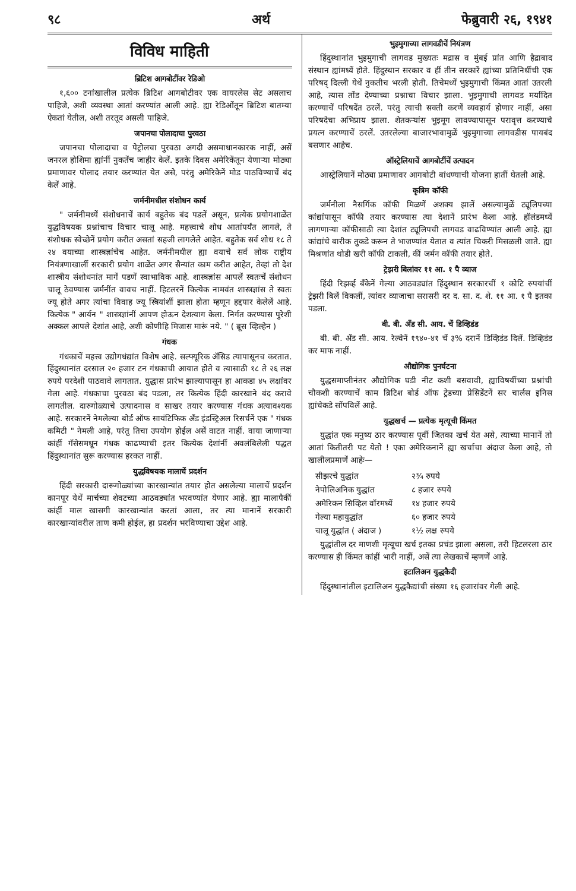९८ अर्थ फेब्रुवारी २६, १९४१
विविध माहिती
ब्रिटिश आगबोटींवर रेडिओ
१,६०० टनांखालील प्रत्येक ब्रिटिश आगबोटीवर एक वायरलेस सेट असलाच पाहिजे, अशी व्यवस्था आतां करण्यांत आली आहे. ह्या रेडिओंतून ब्रिटिश बातम्या ऐकतां येतील, अशी तरतूद असली पाहिजे.
जपानचा पोलादाचा पुरवठा
जपानचा पोलादाचा व पेट्रोलचा पुरवठा अगदी असमाधानकारक नाहीं, असें जनरल होशिमा ह्यांनीं नुकतेंच जाहीर केलें. इतके दिवस अमेरिकेंतून येणाऱ्या मोठ्या प्रमाणावर पोलाद तयार करण्यांत येत असे, परंतु अमेरिकेनें मोड पाठविण्याचें बंद केलें आहे.
जर्मनीमधील संशोधन कार्य
" जर्मनीमध्यें संशोधनाचें कार्य बहुतेक बंद पडलें असून, प्रत्येक प्रयोगशाळेंत युद्धविषयक प्रश्नांचाच विचार चालू आहे. महत्त्वाचे शोध आतांपर्यंत लागले, ते संशोधक स्वेच्छेनें प्रयोग करीत असतां सहजी लागलेले आहेत. बहुतेक सर्व शोध १८ ते २४ वयाच्या शास्त्रज्ञांचेच आहेत. जर्मनीमधील ह्या वयाचे सर्व लोक राष्ट्रीय नियंत्रणाखालीं सरकारी प्रयोग शाळेंत अगर सैन्यांत काम करीत आहेत, तेव्हां तो देश शास्त्रीय संशोधनांत मागें पडणें स्वाभाविक आहे. शास्त्रज्ञांस आपलें स्वतःचें संशोधन चालू ठेवण्यास जर्मनींत वावच नाहीं. हिटलरनें कित्येक नामवंत शास्त्रज्ञांस ते स्वतः ज्यू होते अगर त्यांचा विवाह ज्यू स्त्रियांशीं झाला होता म्हणून हद्दपार केलेलें आहे. कित्येक " आर्यन " शास्त्रज्ञांनीं आपण होऊन देशत्याग केला. निर्गत करण्यास पुरेशी अक्कल आपले देशांत आहे, अशी कोणीहि मिजास मारूं नये. " ( ब्रूस व्हिल्हेन )
गंधक
गंधकाचें महत्त्व उद्योगधंद्यांत विशेष आहे. सल्फ्यूरिक ॲसिड त्यापासूनच करतात. हिंदुस्थानांत दरसाल २० हजार टन गंधकाची आयात होते व त्यासाठी १८ ते २६ लक्ष रुपये परदेशी पाठवावे लागतात. युद्धास प्रारंभ झाल्यापासून हा आकडा ४५ लक्षांवर गेला आहे. गंधकाचा पुरवठा बंद पडला, तर कित्येक हिंदी कारखाने बंद करावे लागतील. दारुगोळ्याचे उत्पादनास व साखर तयार करण्यास गंधक अत्यावश्यक आहे. सरकारनें नेमलेल्या बोर्ड ऑफ सायंटिफिक ॲंड इंडस्ट्रिअल रिसर्चनें एक " गंधक कमिटी " नेमली आहे, परंतु तिचा उपयोग होईल असें वाटत नाहीं. वाया जाणाऱ्या कांहीं गॅसेसमधून गंधक काढण्याची इतर कित्येक देशांनीं अवलंबिलेली पद्धत हिंदुस्थानांत सुरू करण्यास हरकत नाहीं.
युद्धविषयक मालाचें प्रदर्शन
हिंदी सरकारी दारूगोळ्यांच्या कारखान्यांत तयार होत असलेल्या मालाचें प्रदर्शन कानपूर येथें मार्चच्या शेवटच्या आठवड्यांत भरवण्यांत येणार आहे. ह्या मालापैकीं कांहीं माल खासगी कारखान्यांत करतां आला, तर त्या मानानें सरकारी कारखान्यांवरील ताण कमी होईल, हा प्रदर्शन भरविण्याचा उद्देश आहे.
भुइमुगाच्या लागवडीचें नियंत्रण
हिंदुस्थानांत भुइमुगाची लागवड मुख्यतः मद्रास व मुंबई प्रांत आणि हैद्राबाद संस्थान ह्यांमध्यें होते. हिंदुस्थान सरकार व हीं तीन सरकारें ह्यांच्या प्रतिनिधींची एक परिषद् दिल्ली येथें नुकतीच भरली होती. तिचेमध्यें भुइमुगाची किंमत आतां उतरली आहे, त्यास तोंड देण्याच्या प्रश्नाचा विचार झाला. भुइमुगाची लागवड मर्यादित करण्याचें परिषदेंत ठरलें. परंतु त्याची सक्ती करणें व्यवहार्य होणार नाहीं, असा परिषदेचा अभिप्राय झाला. शेतकऱ्यांस भुइमूग लावण्यापासून परावृत्त करण्याचे प्रयत्न करण्याचें ठरलें. उतरलेल्या बाजारभावामुळें भुइमुगाच्या लागवडीस पायबंद बसणार आहेच.
ऑस्ट्रेलियाचें आगबोटींचें उत्पादन
आस्ट्रेलियानें मोठ्या प्रमाणावर आगबोटी बांधण्याची योजना हातीं घेतली आहे.
कृत्रिम कॉफी
जर्मनीला नैसर्गिक कॉफी मिळणें अशक्य झालें असल्यामुळें ट्यूलिपच्या कांद्यांपासून कॉफी तयार करण्यास त्या देशानें प्रारंभ केला आहे. हॉलंडमध्यें लागणाऱ्या कॉफीसाठी त्या देशांत ट्यूलिपची लागवड वाढविण्यांत आली आहे. ह्या कांद्यांचे बारीक तुकडे करून ते भाजण्यांत येतात व त्यांत चिकरी मिसळली जाते. ह्या मिश्रणांत थोडी खरी कॉफी टाकली, कीं जर्मन कॉफी तयार होते.
ट्रेझरी बिलांवर ११ आ. १ पै व्याज
हिंदी रिझर्व्ह बँकेनें गेल्या आठवड्यांत हिंदुस्थान सरकारचीं १ कोटि रुपयांचीं ट्रेझरी बिलें विकलीं, त्यांवर व्याजाचा सरासरी दर द. सा. द. शे. ११ आ. १ पै इतका पडला.
बी. बी. ॲंड सी. आय. चें डिव्हिडंड
बी. बी. ॲंड सी. आय. रेल्वेनें १९४०-४१ चें ३% दरानें डिव्हिडंड दिलें. डिव्हिडंड कर माफ नाहीं.
औद्योगिक पुनर्घटना
युद्धसमाप्तीनंतर औद्योगिक घडी नीट कशी बसवावी, ह्याविषयींच्या प्रश्नांची चौकशी करण्याचें काम ब्रिटिश बोर्ड ऑफ ट्रेडच्या प्रेसिडेंटनें सर चार्लस इनिस ह्यांचेकडे सोंपविलें आहे.
युद्धखर्च — प्रत्येक मृत्यूची किंमत
युद्धांत एक मनुष्य ठार करण्यास पूर्वी जितका खर्च येत असे, त्याच्या मानानें तो आतां कितीतरी पट येतो ! एका अमेरिकनानें ह्या खर्चाचा अंदाज केला आहे, तो खालीलप्रमाणें आहेः—
| सीझरचे युद्धांत | २¾ रुपये |
| नेपोलिअनिक युद्धांत | ८ हजार रुपये |
| अमेरिकन सिव्हिल वॉरमध्यें | १४ हजार रुपये |
| गेल्या महायुद्धांत | ६० हजार रुपये |
| चालू युद्धांत ( अंदाज ) | १½ लक्ष रुपये |
युद्धांतील दर माणशी मृत्यूचा खर्च इतका प्रचंड झाला असला, तरी हिटलरला ठार करण्यास ही किंमत कांहीं भारी नाहीं, असें त्या लेखकाचें म्हणणें आहे.
इटालिअन युद्धकैदी
हिंदुस्थानांतील इटालिअन युद्धकैद्यांची संख्या १६ हजारांवर गेली आहे.